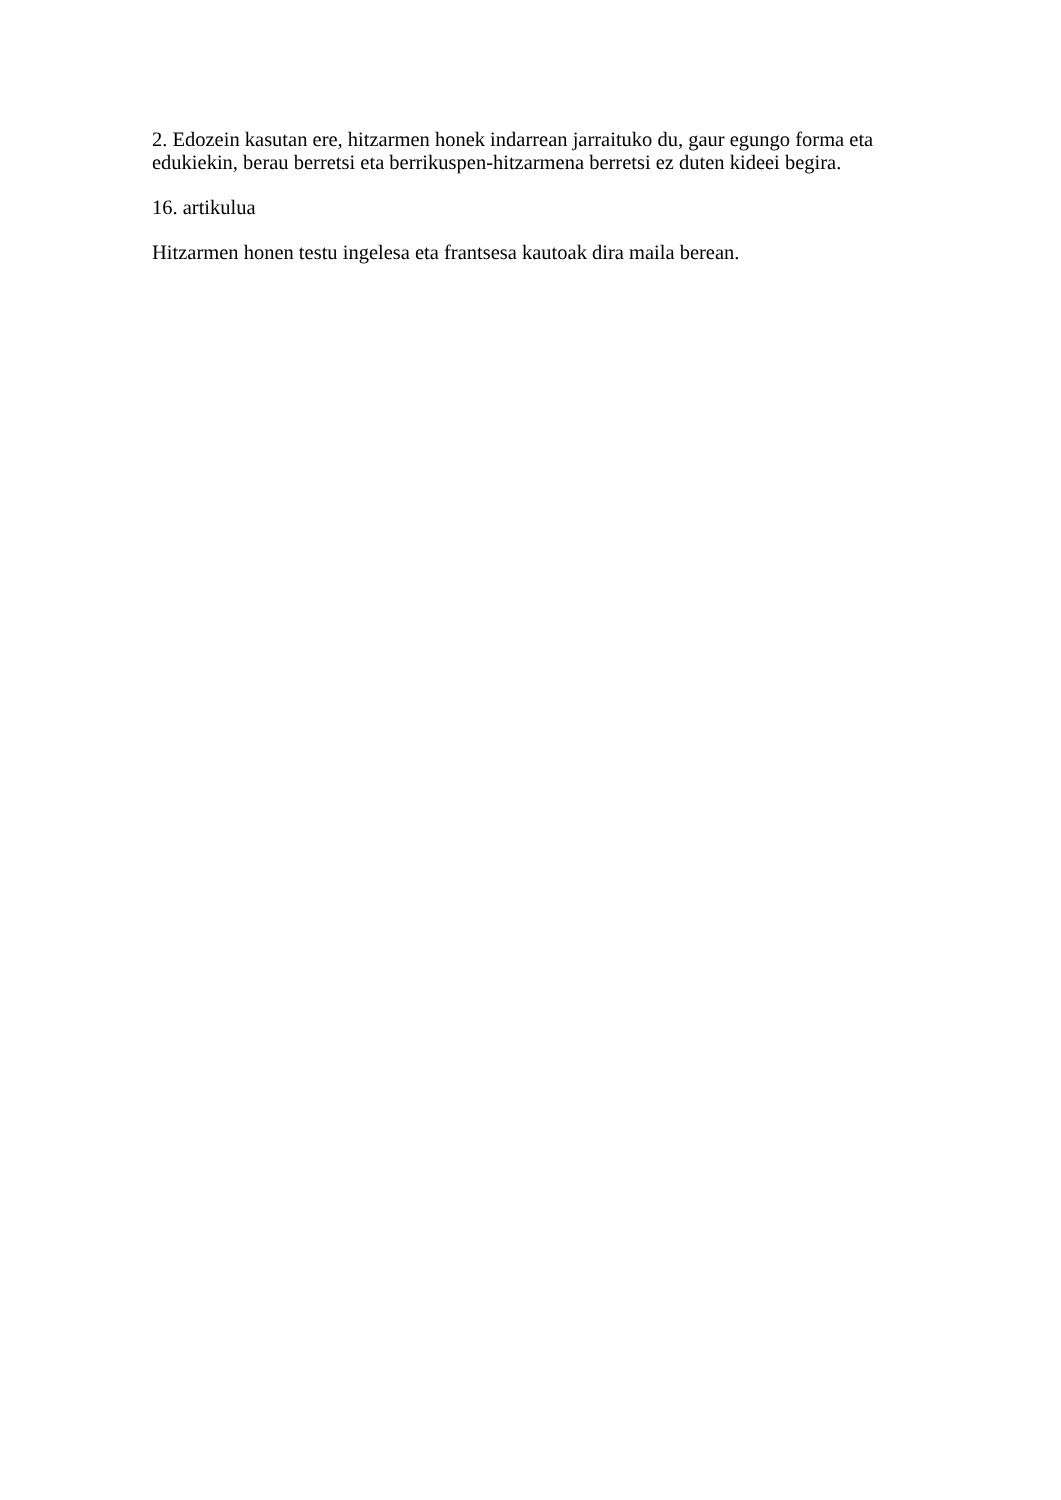2. Edozein kasutan ere, hitzarmen honek indarrean jarraituko du, gaur egungo forma eta edukiekin, berau berretsi eta berrikuspen-hitzarmena berretsi ez duten kideei begira.
16. artikulua
Hitzarmen honen testu ingelesa eta frantsesa kautoak dira maila berean.